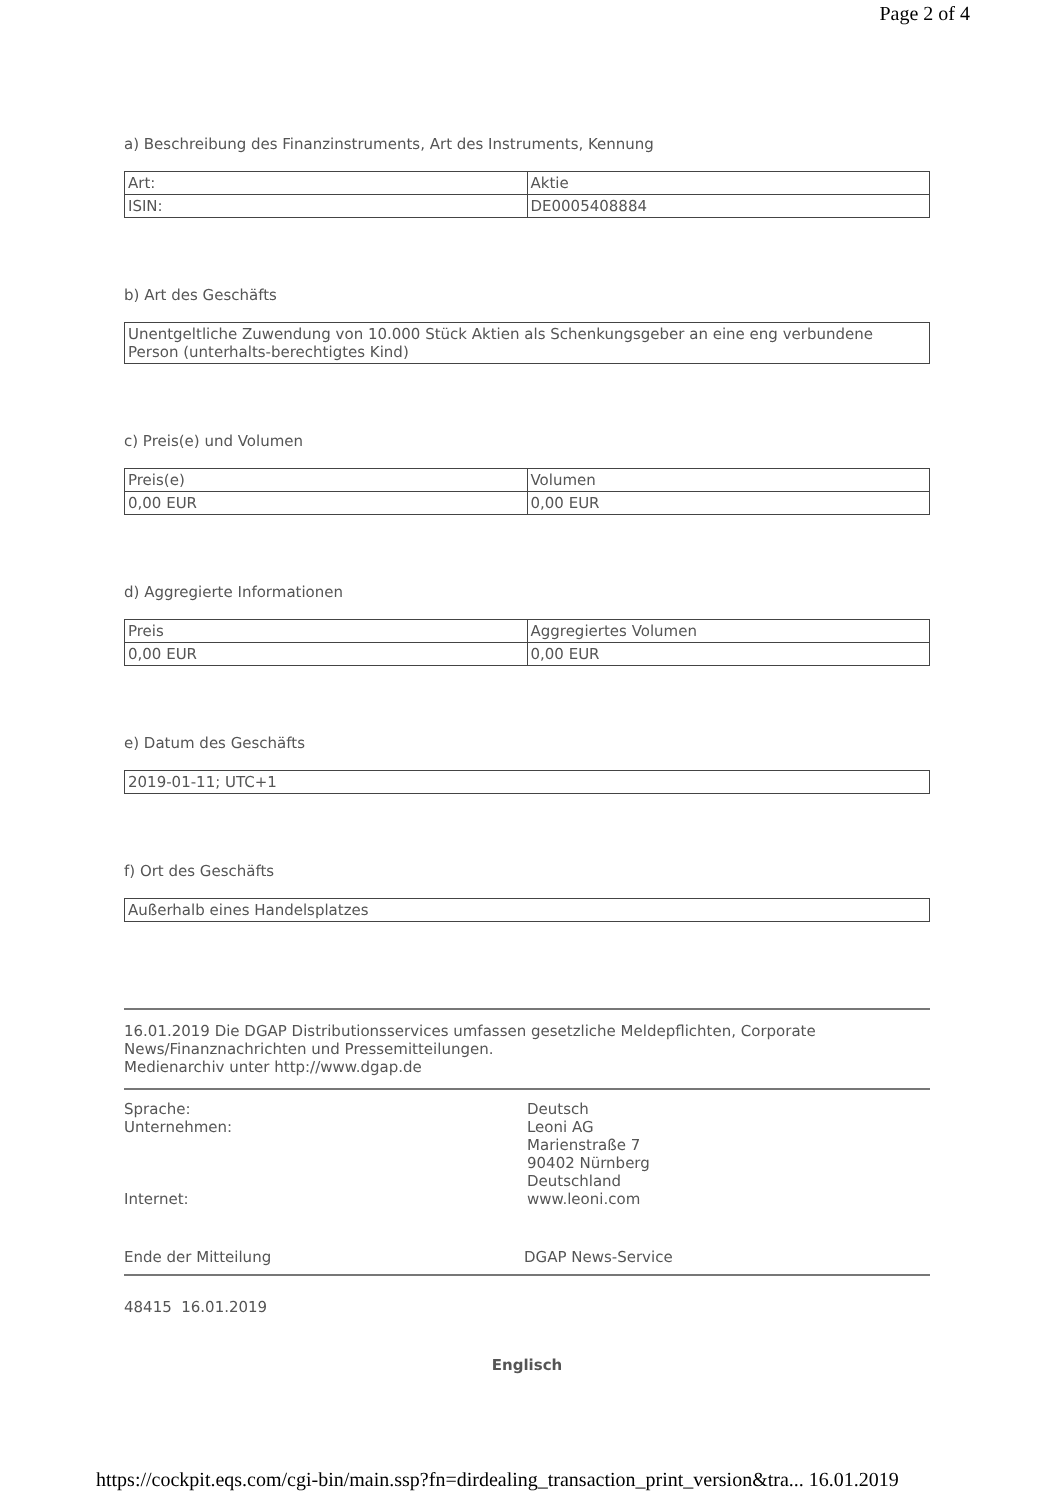Page 2 of 4
a) Beschreibung des Finanzinstruments, Art des Instruments, Kennung
| Art: | Aktie |
| ISIN: | DE0005408884 |
b) Art des Geschäfts
| Unentgeltliche Zuwendung von 10.000 Stück Aktien als Schenkungsgeber an eine eng verbundene Person (unterhalts-berechtigtes Kind) |
c) Preis(e) und Volumen
| Preis(e) | Volumen |
| 0,00 EUR | 0,00 EUR |
d) Aggregierte Informationen
| Preis | Aggregiertes Volumen |
| 0,00 EUR | 0,00 EUR |
e) Datum des Geschäfts
| 2019-01-11; UTC+1 |
f) Ort des Geschäfts
| Außerhalb eines Handelsplatzes |
16.01.2019 Die DGAP Distributionsservices umfassen gesetzliche Meldepflichten, Corporate News/Finanznachrichten und Pressemitteilungen.
Medienarchiv unter http://www.dgap.de
| Sprache: | Deutsch |
| Unternehmen: | Leoni AG Marienstraße 7 90402 Nürnberg Deutschland |
| Internet: | www.leoni.com |
Ende der Mitteilung DGAP News-Service
48415 16.01.2019
Englisch
https://cockpit.eqs.com/cgi-bin/main.ssp?fn=dirdealing_transaction_print_version&tra... 16.01.2019